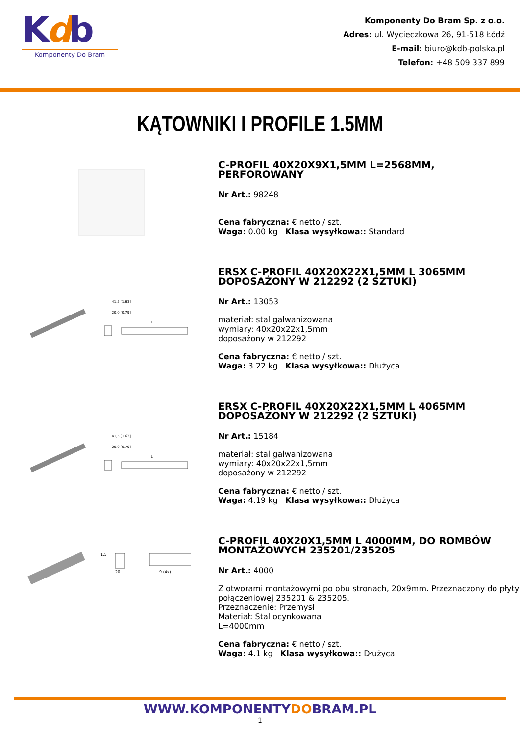Kdb
Komponenty Do Bram
Komponenty Do Bram Sp. z o.o.
Adres: ul. Wycieczkowa 26, 91-518 Łódź
E-mail: biuro@kdb-polska.pl
Telefon: +48 509 337 899
KĄTOWNIKI I PROFILE 1.5MM
C-PROFIL 40X20X9X1,5MM L=2568MM, PERFOROWANY
Nr Art.: 98248
Cena fabryczna: € netto / szt.
Waga: 0.00 kg Klasa wysyłkowa:: Standard
41,5 [1.63]
20,0 [0.79]
L
ERSX C-PROFIL 40X20X22X1,5MM L 3065MM DOPOSAŻONY W 212292 (2 SZTUKI)
Nr Art.: 13053
materiał: stal galwanizowana
wymiary: 40x20x22x1,5mm
doposażony w 212292
Cena fabryczna: € netto / szt.
Waga: 3.22 kg Klasa wysyłkowa:: Dłużyca
41,5 [1.63]
20,0 [0.79]
L
ERSX C-PROFIL 40X20X22X1,5MM L 4065MM DOPOSAŻONY W 212292 (2 SZTUKI)
Nr Art.: 15184
materiał: stal galwanizowana
wymiary: 40x20x22x1,5mm
doposażony w 212292
Cena fabryczna: € netto / szt.
Waga: 4.19 kg Klasa wysyłkowa:: Dłużyca
1,5
20
9 (4x)
C-PROFIL 40X20X1,5MM L 4000MM, DO ROMBÓW MONTAŻOWYCH 235201/235205
Nr Art.: 4000
Z otworami montażowymi po obu stronach, 20x9mm. Przeznaczony do płyty połączeniowej 235201 & 235205.
Przeznaczenie: Przemysł
Materiał: Stal ocynkowana
L=4000mm
Cena fabryczna: € netto / szt.
Waga: 4.1 kg Klasa wysyłkowa:: Dłużyca
WWW.KOMPONENTYDOBRAM.PL
1